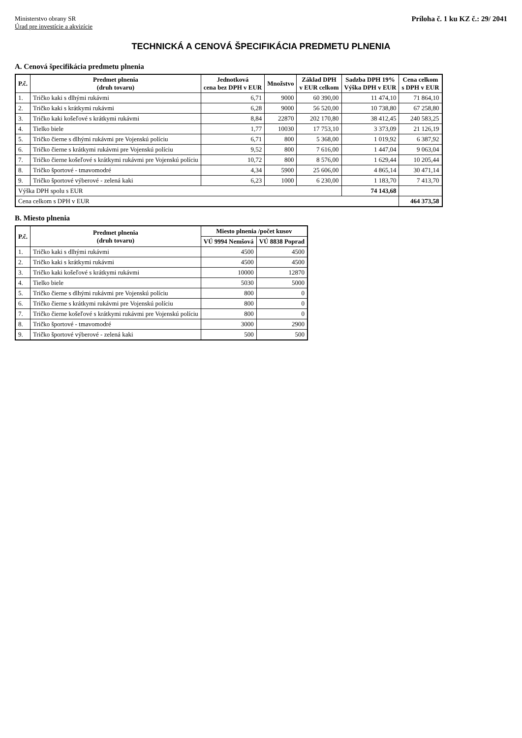Ministerstvo obrany SR
Úrad pre investície a akvizície
Príloha č. 1 ku KZ č.: 29/ 2041
TECHNICKÁ A CENOVÁ ŠPECIFIKÁCIA PREDMETU PLNENIA
A. Cenová špecifikácia predmetu plnenia
| P.č. | Predmet plnenia (druh tovaru) | Jednotková cena bez DPH v EUR | Množstvo | Základ DPH v EUR celkom | Sadzba DPH 19% Výška DPH v EUR | Cena celkom s DPH v EUR |
| --- | --- | --- | --- | --- | --- | --- |
| 1. | Tričko kaki s dlhými rukávmi | 6,71 | 9000 | 60 390,00 | 11 474,10 | 71 864,10 |
| 2. | Tričko kaki s krátkymi rukávmi | 6,28 | 9000 | 56 520,00 | 10 738,80 | 67 258,80 |
| 3. | Tričko kaki košeľové s krátkymi rukávmi | 8,84 | 22870 | 202 170,80 | 38 412,45 | 240 583,25 |
| 4. | Tielko biele | 1,77 | 10030 | 17 753,10 | 3 373,09 | 21 126,19 |
| 5. | Tričko čierne s dlhými rukávmi pre Vojenskú políciu | 6,71 | 800 | 5 368,00 | 1 019,92 | 6 387,92 |
| 6. | Tričko čierne s krátkymi rukávmi pre Vojenskú políciu | 9,52 | 800 | 7 616,00 | 1 447,04 | 9 063,04 |
| 7. | Tričko čierne košeľové s krátkymi rukávmi pre Vojenskú políciu | 10,72 | 800 | 8 576,00 | 1 629,44 | 10 205,44 |
| 8. | Tričko športové - tmavomodré | 4,34 | 5900 | 25 606,00 | 4 865,14 | 30 471,14 |
| 9. | Tričko športové výberové - zelená kaki | 6,23 | 1000 | 6 230,00 | 1 183,70 | 7 413,70 |
| Výška DPH spolu s EUR | | | | | 74 143,68 | |
| Cena celkom s DPH v EUR | | | | | | 464 373,58 |
B. Miesto plnenia
| P.č. | Predmet plnenia (druh tovaru) | Miesto plnenia /počet kusov | |
| --- | --- | --- | --- |
| | | VÚ 9994 Nemšová | VÚ 8838 Poprad |
| 1. | Tričko kaki s dlhými rukávmi | 4500 | 4500 |
| 2. | Tričko kaki s krátkymi rukávmi | 4500 | 4500 |
| 3. | Tričko kaki košeľové s krátkymi rukávmi | 10000 | 12870 |
| 4. | Tielko biele | 5030 | 5000 |
| 5. | Tričko čierne s dlhými rukávmi pre Vojenskú políciu | 800 | 0 |
| 6. | Tričko čierne s krátkymi rukávmi pre Vojenskú políciu | 800 | 0 |
| 7. | Tričko čierne košeľové s krátkymi rukávmi pre Vojenskú políciu | 800 | 0 |
| 8. | Tričko športové - tmavomodré | 3000 | 2900 |
| 9. | Tričko športové výberové - zelená kaki | 500 | 500 |